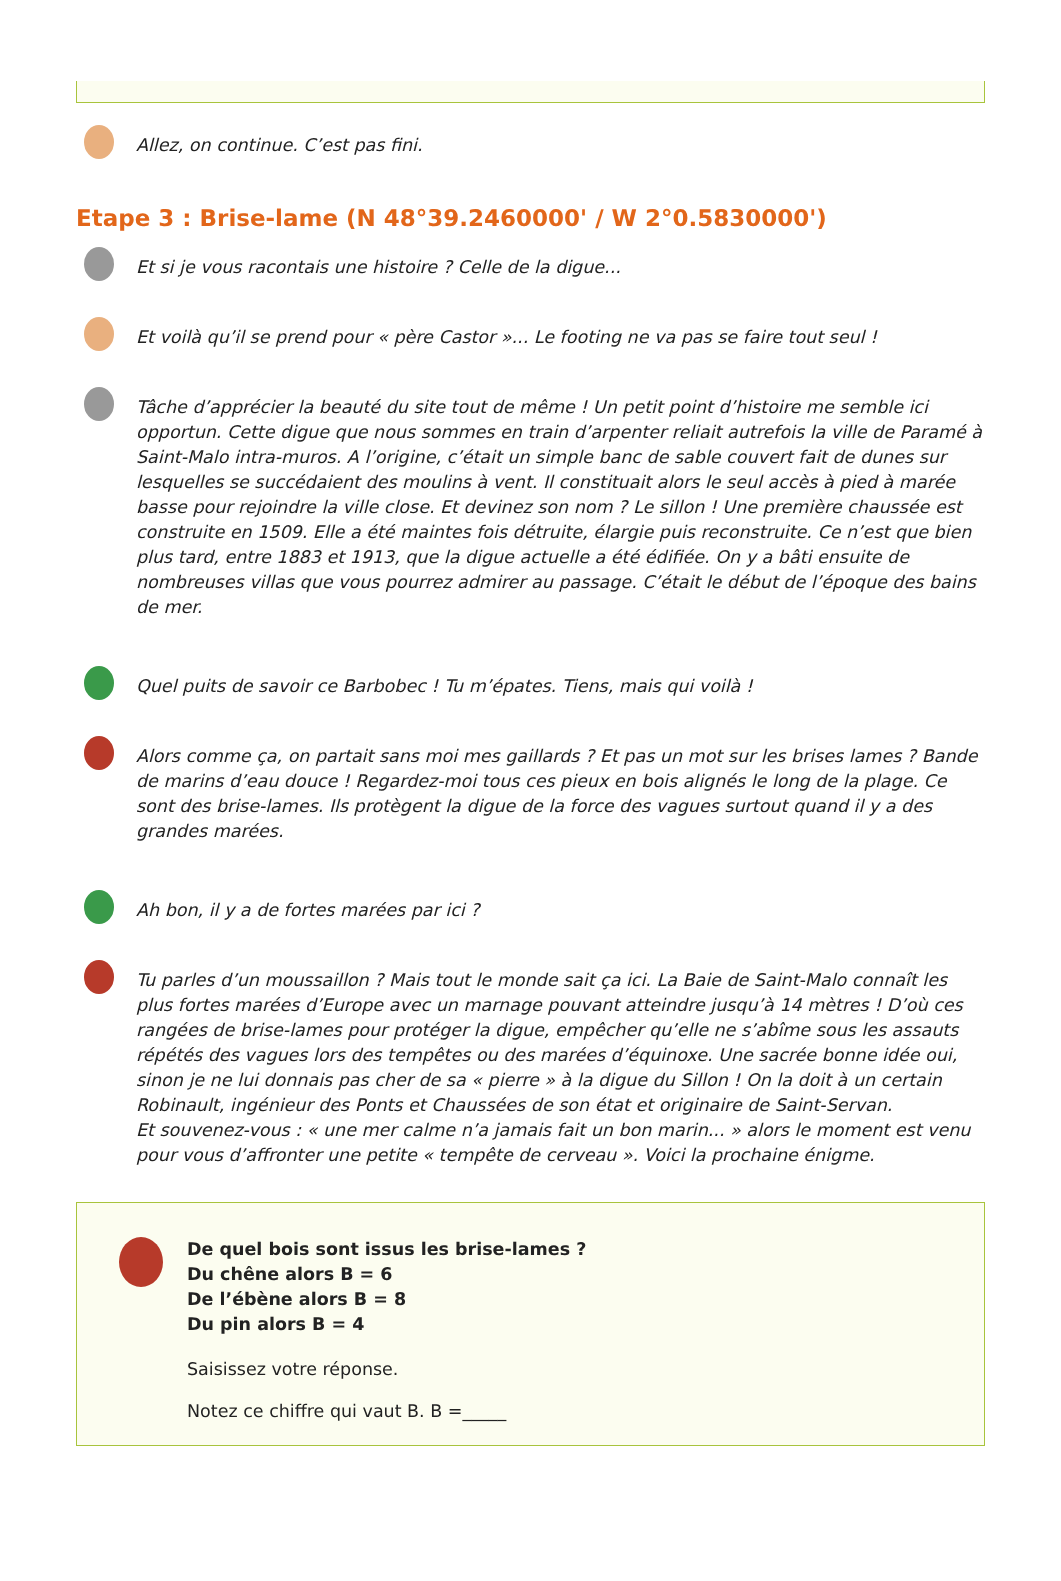Allez, on continue. C’est pas fini.
Etape 3 : Brise-lame (N 48°39.2460000' / W 2°0.5830000')
Et si je vous racontais une histoire ? Celle de la digue...
Et voilà qu’il se prend pour « père Castor »... Le footing ne va pas se faire tout seul !
Tâche d’apprécier la beauté du site tout de même ! Un petit point d’histoire me semble ici opportun. Cette digue que nous sommes en train d’arpenter reliait autrefois la ville de Paramé à Saint-Malo intra-muros. A l’origine, c’était un simple banc de sable couvert fait de dunes sur lesquelles se succédaient des moulins à vent. Il constituait alors le seul accès à pied à marée basse pour rejoindre la ville close. Et devinez son nom ? Le sillon ! Une première chaussée est construite en 1509. Elle a été maintes fois détruite, élargie puis reconstruite. Ce n’est que bien plus tard, entre 1883 et 1913, que la digue actuelle a été édifiée. On y a bâti ensuite de nombreuses villas que vous pourrez admirer au passage. C’était le début de l’époque des bains de mer.
Quel puits de savoir ce Barbobec ! Tu m’épates. Tiens, mais qui voilà !
Alors comme ça, on partait sans moi mes gaillards ? Et pas un mot sur les brises lames ? Bande de marins d’eau douce ! Regardez-moi tous ces pieux en bois alignés le long de la plage. Ce sont des brise-lames. Ils protègent la digue de la force des vagues surtout quand il y a des grandes marées.
Ah bon, il y a de fortes marées par ici ?
Tu parles d’un moussaillon ? Mais tout le monde sait ça ici. La Baie de Saint-Malo connaît les plus fortes marées d’Europe avec un marnage pouvant atteindre jusqu’à 14 mètres ! D’où ces rangées de brise-lames pour protéger la digue, empêcher qu’elle ne s’abîme sous les assauts répétés des vagues lors des tempêtes ou des marées d’équinoxe. Une sacrée bonne idée oui, sinon je ne lui donnais pas cher de sa « pierre » à la digue du Sillon ! On la doit à un certain Robinault, ingénieur des Ponts et Chaussées de son état et originaire de Saint-Servan.
Et souvenez-vous : « une mer calme n’a jamais fait un bon marin... » alors le moment est venu pour vous d’affronter une petite « tempête de cerveau ». Voici la prochaine énigme.
De quel bois sont issus les brise-lames ?
Du chêne alors B = 6
De l’ébène alors B = 8
Du pin alors B = 4
Saisissez votre réponse.
Notez ce chiffre qui vaut B. B =_____